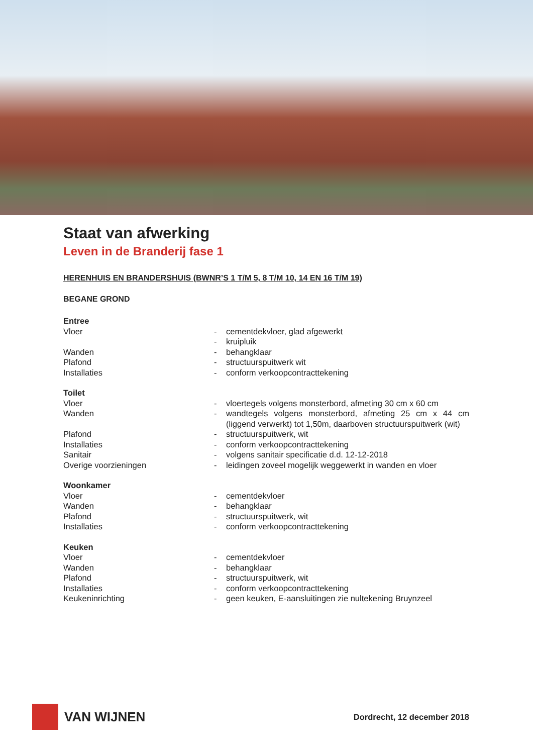Staat van afwerking
Leven in de Branderij fase 1
HERENHUIS EN BRANDERSHUIS (BWNR’S 1 T/M 5, 8 T/M 10, 14 EN 16 T/M 19)
BEGANE GROND
| Entree | | |
| Vloer | - | cementdekvloer, glad afgewerkt |
| | - | kruipluik |
| Wanden | - | behangklaar |
| Plafond | - | structuurspuitwerk wit |
| Installaties | - | conform verkoopcontracttekening |
| Toilet | | |
| Vloer | - | vloertegels volgens monsterbord, afmeting 30 cm x 60 cm |
| Wanden | - | wandtegels volgens monsterbord, afmeting 25 cm x 44 cm (liggend verwerkt) tot 1,50m, daarboven structuurspuitwerk (wit) |
| Plafond | - | structuurspuitwerk, wit |
| Installaties | - | conform verkoopcontracttekening |
| Sanitair | - | volgens sanitair specificatie d.d. 12-12-2018 |
| Overige voorzieningen | - | leidingen zoveel mogelijk weggewerkt in wanden en vloer |
| Woonkamer | | |
| Vloer | - | cementdekvloer |
| Wanden | - | behangklaar |
| Plafond | - | structuurspuitwerk, wit |
| Installaties | - | conform verkoopcontracttekening |
| Keuken | | |
| Vloer | - | cementdekvloer |
| Wanden | - | behangklaar |
| Plafond | - | structuurspuitwerk, wit |
| Installaties | - | conform verkoopcontracttekening |
| Keukeninrichting | - | geen keuken, E-aansluitingen zie nultekening Bruynzeel |
VAN WIJNEN
Dordrecht, 12 december 2018